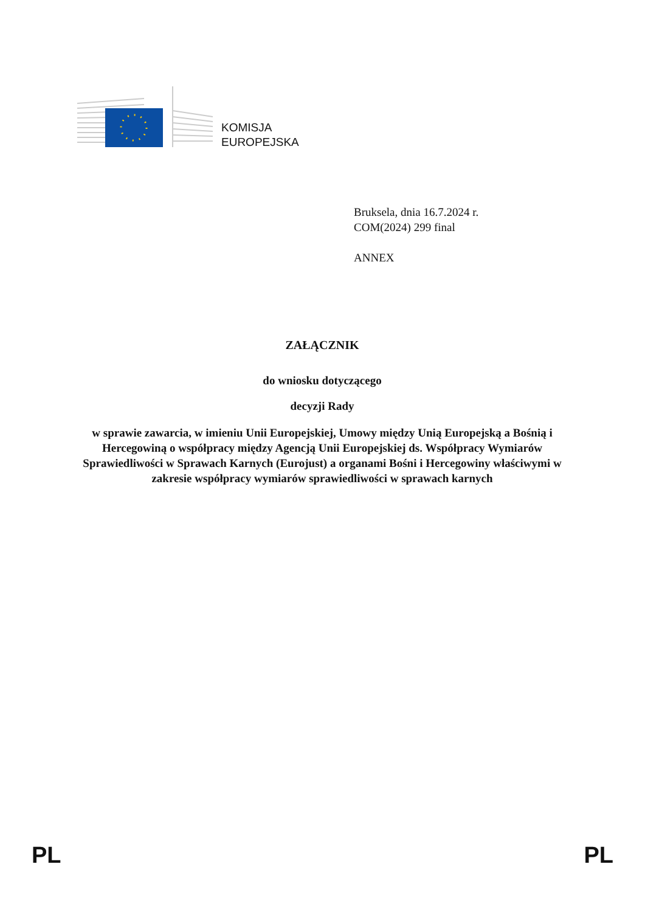KOMISJA
EUROPEJSKA
Bruksela, dnia 16.7.2024 r.
COM(2024) 299 final
ANNEX
ZAŁĄCZNIK
do wniosku dotyczącego
decyzji Rady
w sprawie zawarcia, w imieniu Unii Europejskiej, Umowy między Unią Europejską a Bośnią i Hercegowiną o współpracy między Agencją Unii Europejskiej ds. Współpracy Wymiarów Sprawiedliwości w Sprawach Karnych (Eurojust) a organami Bośni i Hercegowiny właściwymi w zakresie współpracy wymiarów sprawiedliwości w sprawach karnych
PL PL